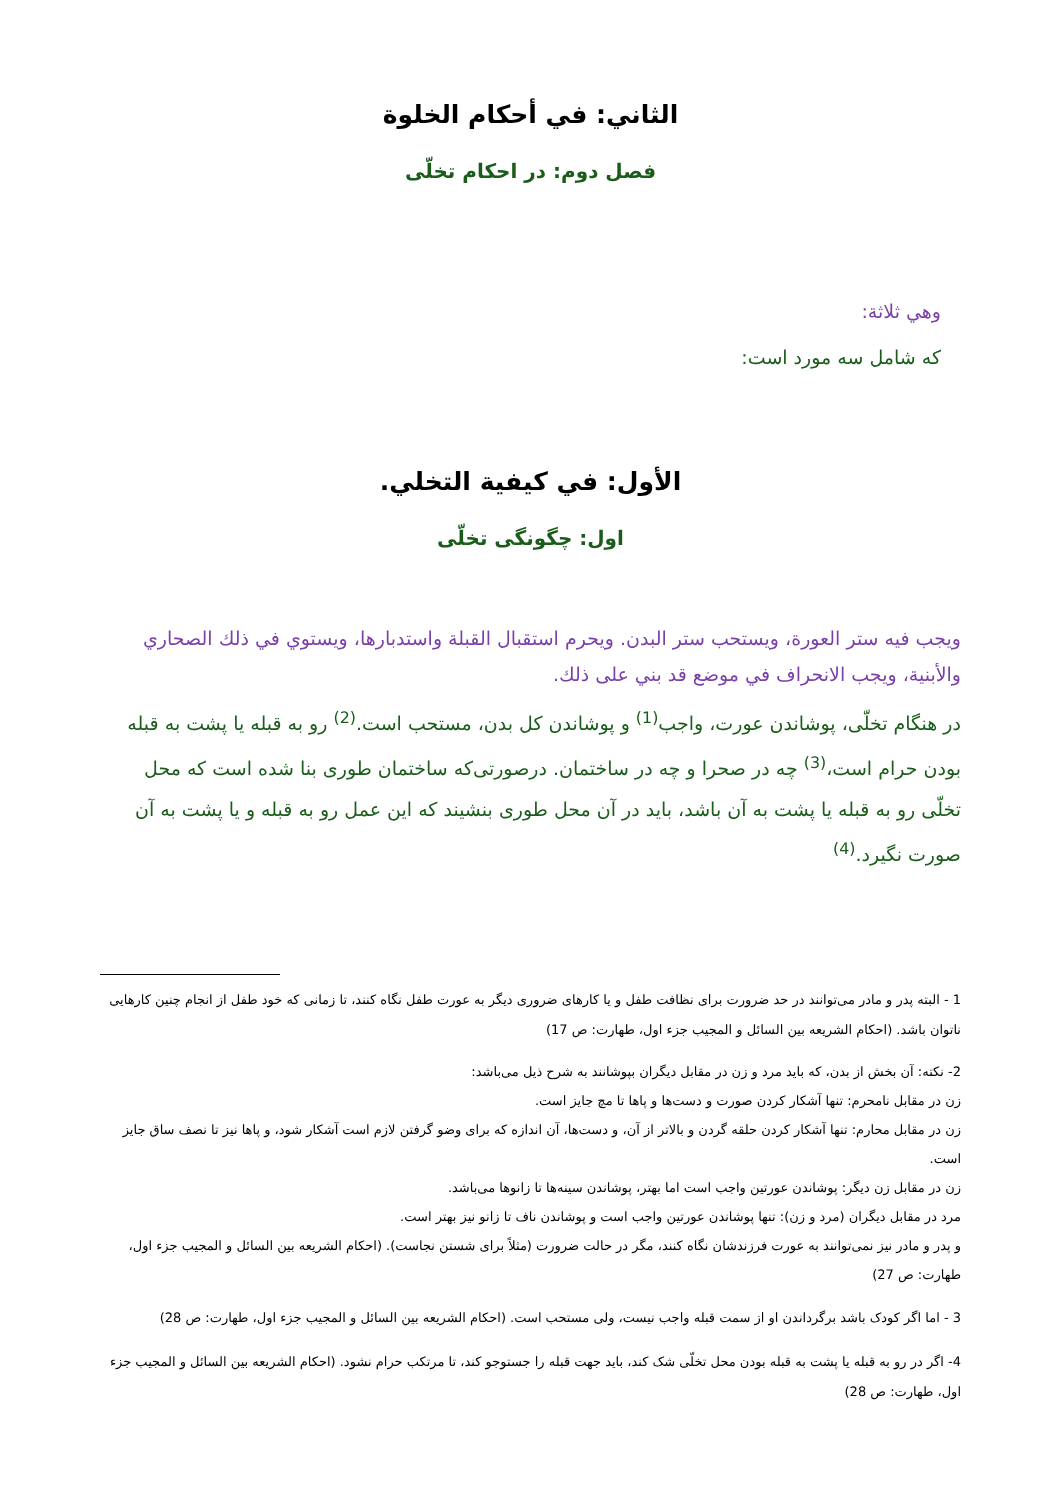الثاني: في أحكام الخلوة
فصل دوم: در احكام تخلّى
وهي ثلاثة:
كه شامل سه مورد است:
الأول: في كيفية التخلي.
اول: چگونگى تخلّى
ويجب فيه ستر العورة، ويستحب ستر البدن. ويحرم استقبال القبلة واستدبارها، ويستوي في ذلك الصحاري والأبنية، ويجب الانحراف في موضع قد بني على ذلك.
در هنگام تخلّى، پوشاندن عورت، واجب<sup>(1)</sup> و پوشاندن كل بدن، مستحب است.<sup>(2)</sup> رو به قبله يا پشت به قبله بودن حرام است،<sup>(3)</sup> چه در صحرا و چه در ساختمان. درصورتى‌كه ساختمان طورى بنا شده است كه محل تخلّى رو به قبله يا پشت به آن باشد، بايد در آن محل طورى بنشيند كه اين عمل رو به قبله و يا پشت به آن صورت نگيرد.<sup>(4)</sup>
1 - البته پدر و مادر مى‌توانند در حد ضرورت براى نظافت طفل و يا كارهاى ضرورى ديگر به عورت طفل نگاه كنند، تا زمانى كه خود طفل از انجام چنين كارهايى ناتوان باشد. (احكام الشريعه بين السائل و المجيب جزء اول، طهارت: ص 17)
2- نكته: آن بخش از بدن، كه بايد مرد و زن در مقابل ديگران بپوشانند به شرح ذيل مى‌باشد:
زن در مقابل نامحرم: تنها آشكار كردن صورت و دست‌ها و پاها تا مچ جايز است.
زن در مقابل محارم: تنها آشكار كردن حلقه گردن و بالاتر از آن، و دست‌ها، آن اندازه كه براى وضو گرفتن لازم است آشكار شود، و پاها نيز تا نصف ساق جايز است.
زن در مقابل زن ديگر: پوشاندن عورتين واجب است اما بهتر، پوشاندن سينه‌ها تا زانوها مى‌باشد.
مرد در مقابل ديگران (مرد و زن): تنها پوشاندن عورتين واجب است و پوشاندن ناف تا زانو نيز بهتر است.
و پدر و مادر نيز نمى‌توانند به عورت فرزندشان نگاه كنند، مگر در حالت ضرورت (مثلاً براى شستن نجاست). (احكام الشريعه بين السائل و المجيب جزء اول، طهارت: ص 27)
3 - اما اگر كودک باشد برگرداندن او از سمت قبله واجب نيست، ولى مستحب است. (احكام الشريعه بين السائل و المجيب جزء اول، طهارت: ص 28)
4- اگر در رو به قبله يا پشت به قبله بودن محل تخلّى شک كند، بايد جهت قبله را جستوجو كند، تا مرتكب حرام نشود. (احكام الشريعه بين السائل و المجيب جزء اول، طهارت: ص 28)